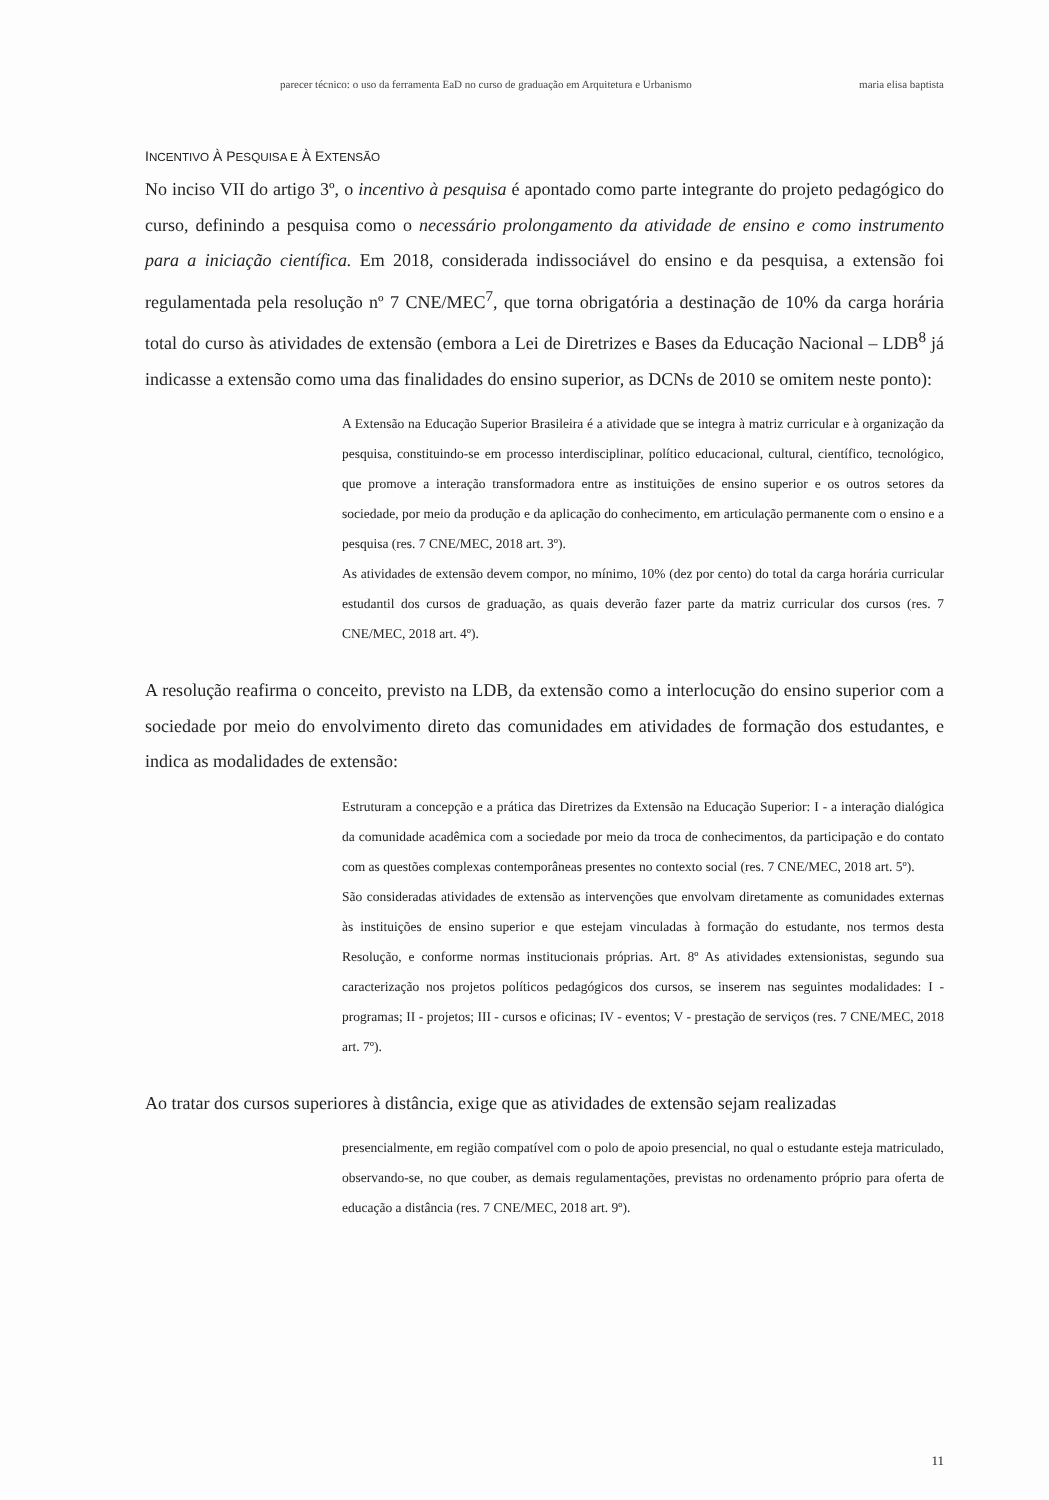parecer técnico: o uso da ferramenta EaD no curso de graduação em Arquitetura e Urbanismo maria elisa baptista
INCENTIVO À PESQUISA E À EXTENSÃO
No inciso VII do artigo 3º, o incentivo à pesquisa é apontado como parte integrante do projeto pedagógico do curso, definindo a pesquisa como o necessário prolongamento da atividade de ensino e como instrumento para a iniciação científica. Em 2018, considerada indissociável do ensino e da pesquisa, a extensão foi regulamentada pela resolução nº 7 CNE/MEC<sup>7</sup>, que torna obrigatória a destinação de 10% da carga horária total do curso às atividades de extensão (embora a Lei de Diretrizes e Bases da Educação Nacional – LDB<sup>8</sup> já indicasse a extensão como uma das finalidades do ensino superior, as DCNs de 2010 se omitem neste ponto):
A Extensão na Educação Superior Brasileira é a atividade que se integra à matriz curricular e à organização da pesquisa, constituindo-se em processo interdisciplinar, político educacional, cultural, científico, tecnológico, que promove a interação transformadora entre as instituições de ensino superior e os outros setores da sociedade, por meio da produção e da aplicação do conhecimento, em articulação permanente com o ensino e a pesquisa (res. 7 CNE/MEC, 2018 art. 3º).
As atividades de extensão devem compor, no mínimo, 10% (dez por cento) do total da carga horária curricular estudantil dos cursos de graduação, as quais deverão fazer parte da matriz curricular dos cursos (res. 7 CNE/MEC, 2018 art. 4º).
A resolução reafirma o conceito, previsto na LDB, da extensão como a interlocução do ensino superior com a sociedade por meio do envolvimento direto das comunidades em atividades de formação dos estudantes, e indica as modalidades de extensão:
Estruturam a concepção e a prática das Diretrizes da Extensão na Educação Superior: I - a interação dialógica da comunidade acadêmica com a sociedade por meio da troca de conhecimentos, da participação e do contato com as questões complexas contemporâneas presentes no contexto social (res. 7 CNE/MEC, 2018 art. 5º).
São consideradas atividades de extensão as intervenções que envolvam diretamente as comunidades externas às instituições de ensino superior e que estejam vinculadas à formação do estudante, nos termos desta Resolução, e conforme normas institucionais próprias. Art. 8º As atividades extensionistas, segundo sua caracterização nos projetos políticos pedagógicos dos cursos, se inserem nas seguintes modalidades: I - programas; II - projetos; III - cursos e oficinas; IV - eventos; V - prestação de serviços (res. 7 CNE/MEC, 2018 art. 7º).
Ao tratar dos cursos superiores à distância, exige que as atividades de extensão sejam realizadas
presencialmente, em região compatível com o polo de apoio presencial, no qual o estudante esteja matriculado, observando-se, no que couber, as demais regulamentações, previstas no ordenamento próprio para oferta de educação a distância (res. 7 CNE/MEC, 2018 art. 9º).
11